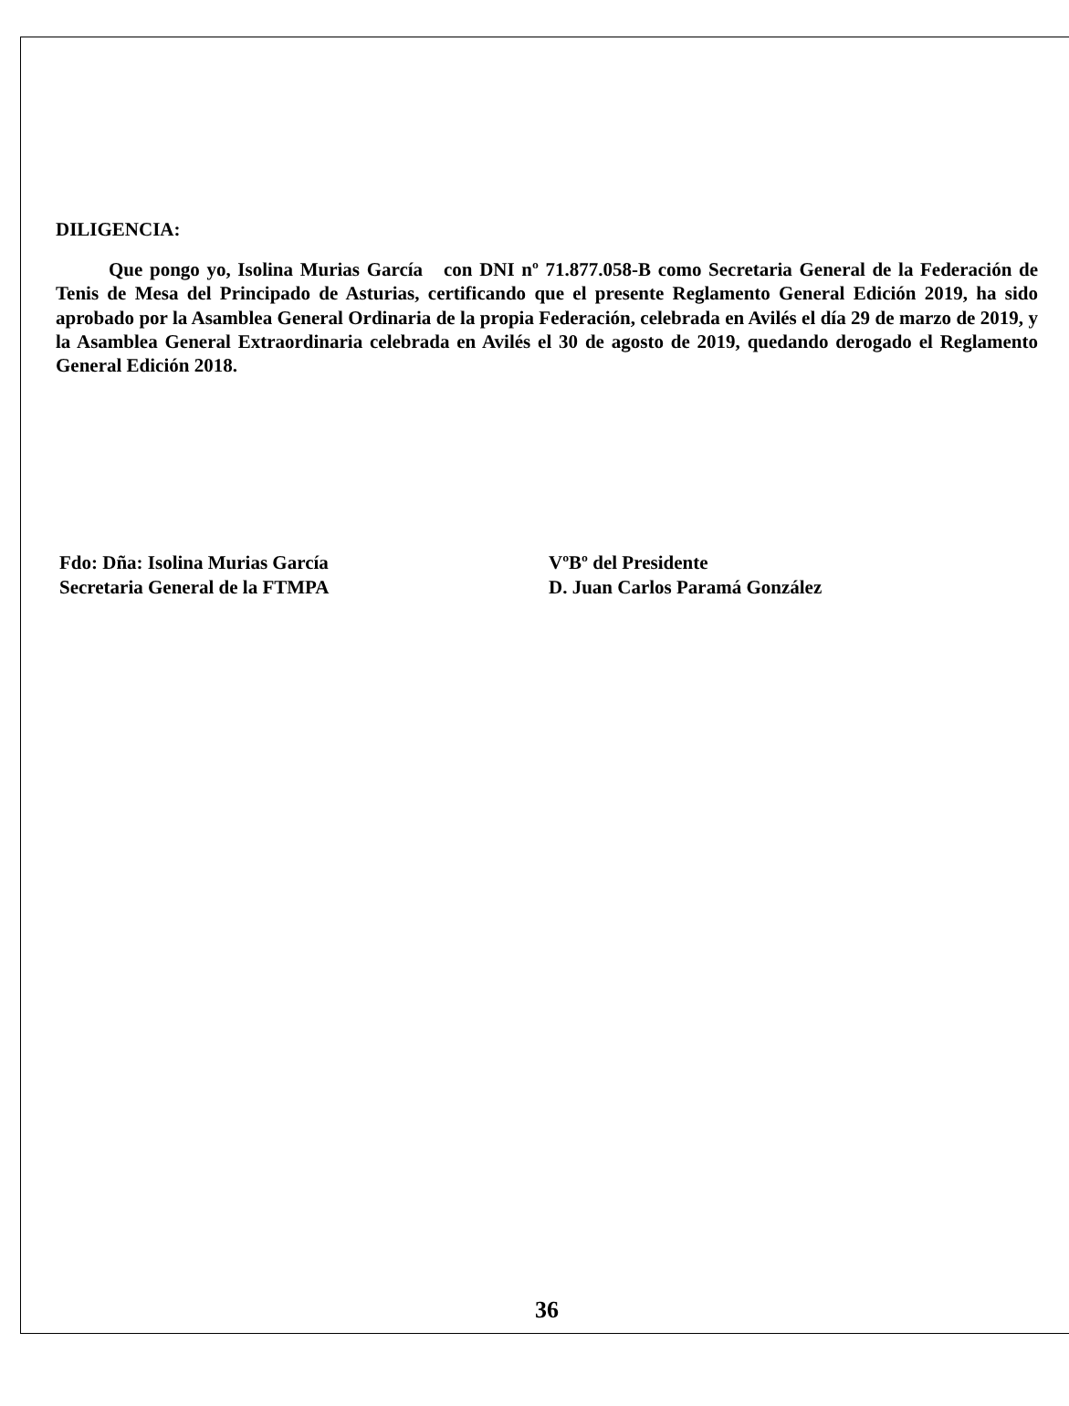DILIGENCIA:
Que pongo yo, Isolina Murias García con DNI nº 71.877.058-B como Secretaria General de la Federación de Tenis de Mesa del Principado de Asturias, certificando que el presente Reglamento General Edición 2019, ha sido aprobado por la Asamblea General Ordinaria de la propia Federación, celebrada en Avilés el día 29 de marzo de 2019, y la Asamblea General Extraordinaria celebrada en Avilés el 30 de agosto de 2019, quedando derogado el Reglamento General Edición 2018.
Fdo: Dña: Isolina Murias García
Secretaria General de la FTMPA
VºBº del Presidente
D. Juan Carlos Paramá González
36